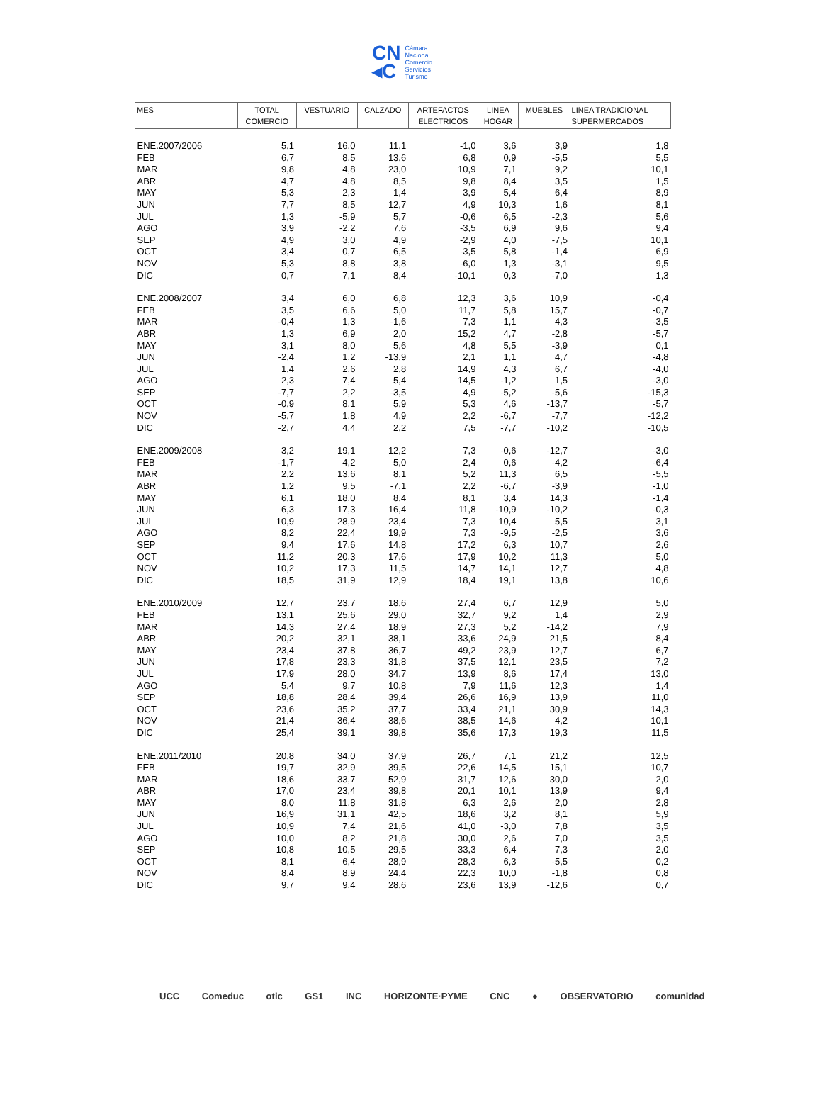CN
◂C
Cámara
Nacional
Comercio
Servicios
Turismo
| MES | TOTAL COMERCIO | VESTUARIO | CALZADO | ARTEFACTOS ELECTRICOS | LINEA HOGAR | MUEBLES | LINEA TRADICIONAL SUPERMERCADOS |
| --- | --- | --- | --- | --- | --- | --- | --- |
| ENE.2007/2006 | 5,1 | 16,0 | 11,1 | -1,0 | 3,6 | 3,9 | 1,8 |
| FEB | 6,7 | 8,5 | 13,6 | 6,8 | 0,9 | -5,5 | 5,5 |
| MAR | 9,8 | 4,8 | 23,0 | 10,9 | 7,1 | 9,2 | 10,1 |
| ABR | 4,7 | 4,8 | 8,5 | 9,8 | 8,4 | 3,5 | 1,5 |
| MAY | 5,3 | 2,3 | 1,4 | 3,9 | 5,4 | 6,4 | 8,9 |
| JUN | 7,7 | 8,5 | 12,7 | 4,9 | 10,3 | 1,6 | 8,1 |
| JUL | 1,3 | -5,9 | 5,7 | -0,6 | 6,5 | -2,3 | 5,6 |
| AGO | 3,9 | -2,2 | 7,6 | -3,5 | 6,9 | 9,6 | 9,4 |
| SEP | 4,9 | 3,0 | 4,9 | -2,9 | 4,0 | -7,5 | 10,1 |
| OCT | 3,4 | 0,7 | 6,5 | -3,5 | 5,8 | -1,4 | 6,9 |
| NOV | 5,3 | 8,8 | 3,8 | -6,0 | 1,3 | -3,1 | 9,5 |
| DIC | 0,7 | 7,1 | 8,4 | -10,1 | 0,3 | -7,0 | 1,3 |
| ENE.2008/2007 | 3,4 | 6,0 | 6,8 | 12,3 | 3,6 | 10,9 | -0,4 |
| FEB | 3,5 | 6,6 | 5,0 | 11,7 | 5,8 | 15,7 | -0,7 |
| MAR | -0,4 | 1,3 | -1,6 | 7,3 | -1,1 | 4,3 | -3,5 |
| ABR | 1,3 | 6,9 | 2,0 | 15,2 | 4,7 | -2,8 | -5,7 |
| MAY | 3,1 | 8,0 | 5,6 | 4,8 | 5,5 | -3,9 | 0,1 |
| JUN | -2,4 | 1,2 | -13,9 | 2,1 | 1,1 | 4,7 | -4,8 |
| JUL | 1,4 | 2,6 | 2,8 | 14,9 | 4,3 | 6,7 | -4,0 |
| AGO | 2,3 | 7,4 | 5,4 | 14,5 | -1,2 | 1,5 | -3,0 |
| SEP | -7,7 | 2,2 | -3,5 | 4,9 | -5,2 | -5,6 | -15,3 |
| OCT | -0,9 | 8,1 | 5,9 | 5,3 | 4,6 | -13,7 | -5,7 |
| NOV | -5,7 | 1,8 | 4,9 | 2,2 | -6,7 | -7,7 | -12,2 |
| DIC | -2,7 | 4,4 | 2,2 | 7,5 | -7,7 | -10,2 | -10,5 |
| ENE.2009/2008 | 3,2 | 19,1 | 12,2 | 7,3 | -0,6 | -12,7 | -3,0 |
| FEB | -1,7 | 4,2 | 5,0 | 2,4 | 0,6 | -4,2 | -6,4 |
| MAR | 2,2 | 13,6 | 8,1 | 5,2 | 11,3 | 6,5 | -5,5 |
| ABR | 1,2 | 9,5 | -7,1 | 2,2 | -6,7 | -3,9 | -1,0 |
| MAY | 6,1 | 18,0 | 8,4 | 8,1 | 3,4 | 14,3 | -1,4 |
| JUN | 6,3 | 17,3 | 16,4 | 11,8 | -10,9 | -10,2 | -0,3 |
| JUL | 10,9 | 28,9 | 23,4 | 7,3 | 10,4 | 5,5 | 3,1 |
| AGO | 8,2 | 22,4 | 19,9 | 7,3 | -9,5 | -2,5 | 3,6 |
| SEP | 9,4 | 17,6 | 14,8 | 17,2 | 6,3 | 10,7 | 2,6 |
| OCT | 11,2 | 20,3 | 17,6 | 17,9 | 10,2 | 11,3 | 5,0 |
| NOV | 10,2 | 17,3 | 11,5 | 14,7 | 14,1 | 12,7 | 4,8 |
| DIC | 18,5 | 31,9 | 12,9 | 18,4 | 19,1 | 13,8 | 10,6 |
| ENE.2010/2009 | 12,7 | 23,7 | 18,6 | 27,4 | 6,7 | 12,9 | 5,0 |
| FEB | 13,1 | 25,6 | 29,0 | 32,7 | 9,2 | 1,4 | 2,9 |
| MAR | 14,3 | 27,4 | 18,9 | 27,3 | 5,2 | -14,2 | 7,9 |
| ABR | 20,2 | 32,1 | 38,1 | 33,6 | 24,9 | 21,5 | 8,4 |
| MAY | 23,4 | 37,8 | 36,7 | 49,2 | 23,9 | 12,7 | 6,7 |
| JUN | 17,8 | 23,3 | 31,8 | 37,5 | 12,1 | 23,5 | 7,2 |
| JUL | 17,9 | 28,0 | 34,7 | 13,9 | 8,6 | 17,4 | 13,0 |
| AGO | 5,4 | 9,7 | 10,8 | 7,9 | 11,6 | 12,3 | 1,4 |
| SEP | 18,8 | 28,4 | 39,4 | 26,6 | 16,9 | 13,9 | 11,0 |
| OCT | 23,6 | 35,2 | 37,7 | 33,4 | 21,1 | 30,9 | 14,3 |
| NOV | 21,4 | 36,4 | 38,6 | 38,5 | 14,6 | 4,2 | 10,1 |
| DIC | 25,4 | 39,1 | 39,8 | 35,6 | 17,3 | 19,3 | 11,5 |
| ENE.2011/2010 | 20,8 | 34,0 | 37,9 | 26,7 | 7,1 | 21,2 | 12,5 |
| FEB | 19,7 | 32,9 | 39,5 | 22,6 | 14,5 | 15,1 | 10,7 |
| MAR | 18,6 | 33,7 | 52,9 | 31,7 | 12,6 | 30,0 | 2,0 |
| ABR | 17,0 | 23,4 | 39,8 | 20,1 | 10,1 | 13,9 | 9,4 |
| MAY | 8,0 | 11,8 | 31,8 | 6,3 | 2,6 | 2,0 | 2,8 |
| JUN | 16,9 | 31,1 | 42,5 | 18,6 | 3,2 | 8,1 | 5,9 |
| JUL | 10,9 | 7,4 | 21,6 | 41,0 | -3,0 | 7,8 | 3,5 |
| AGO | 10,0 | 8,2 | 21,8 | 30,0 | 2,6 | 7,0 | 3,5 |
| SEP | 10,8 | 10,5 | 29,5 | 33,3 | 6,4 | 7,3 | 2,0 |
| OCT | 8,1 | 6,4 | 28,9 | 28,3 | 6,3 | -5,5 | 0,2 |
| NOV | 8,4 | 8,9 | 24,4 | 22,3 | 10,0 | -1,8 | 0,8 |
| DIC | 9,7 | 9,4 | 28,6 | 23,6 | 13,9 | -12,6 | 0,7 |
UCC Comeduc otic GS1 INC HORIZONTE·PYME CNC ● OBSERVATORIO comunidad